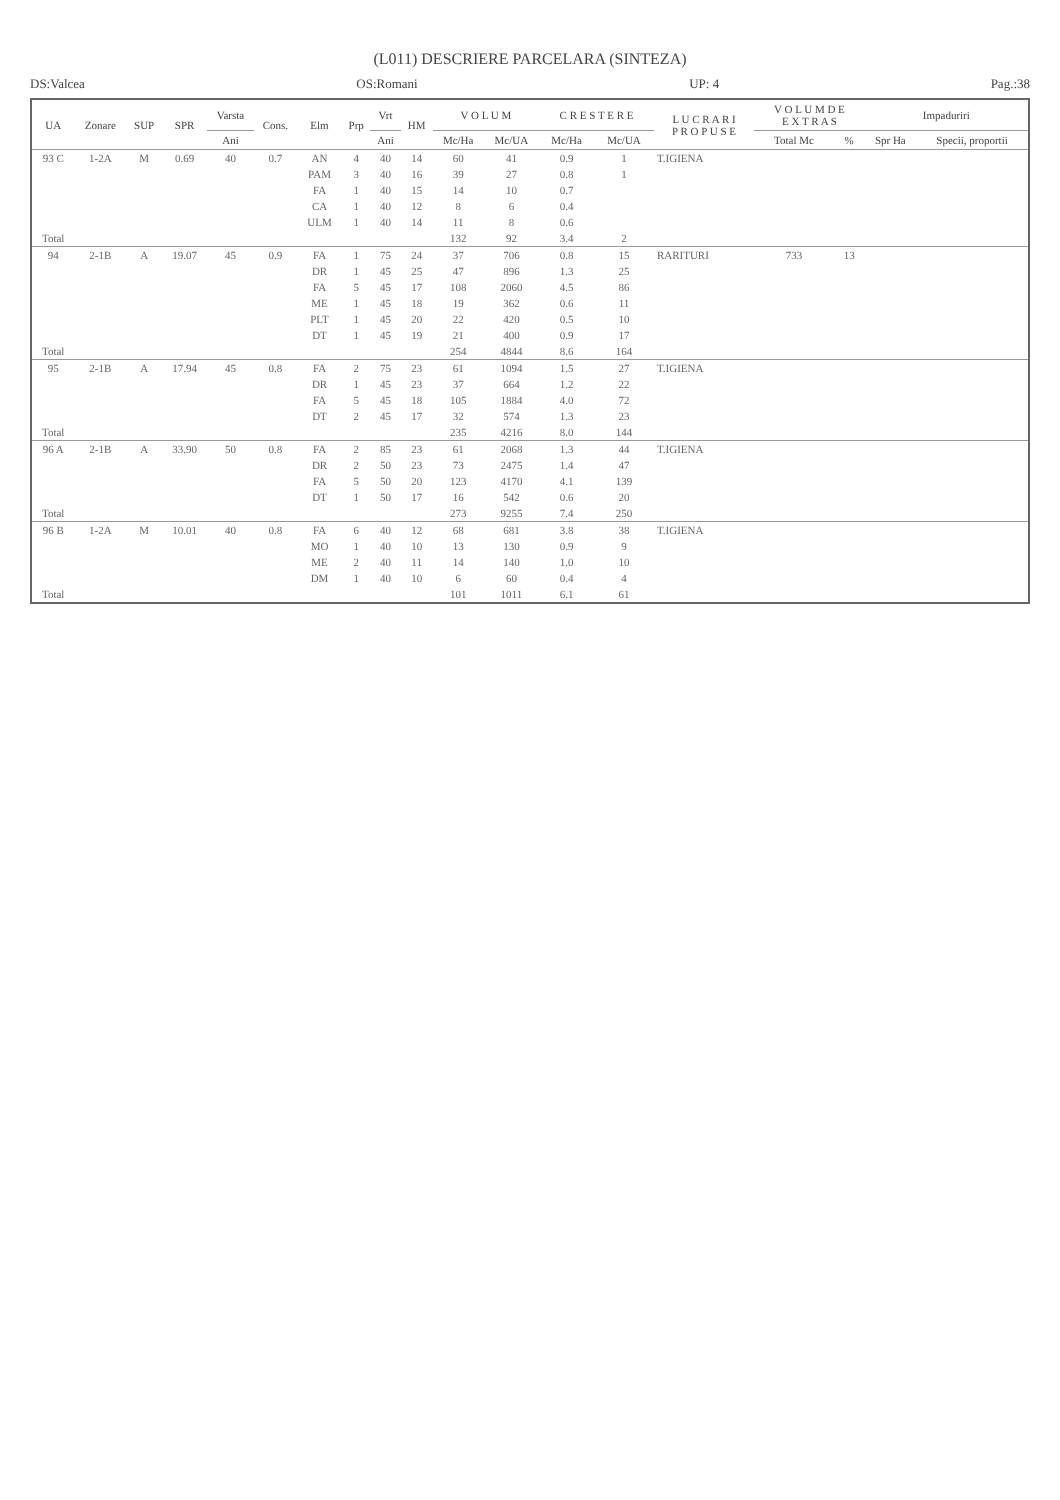(L011) DESCRIERE PARCELARA (SINTEZA)
DS:Valcea OS:Romani UP: 4 Pag.:38
| UA | Zonare | SUP | SPR | Varsta | Cons. | Elm | Prp | Vrt | HM | V O L U M | | C R E S T E R E | | L U C R A R I P R O P U S E | V O L U M D E E X T R A S | | Impaduriri | |
| --- | --- | --- | --- | --- | --- | --- | --- | --- | --- | --- | --- | --- | --- | --- | --- | --- | --- | --- |
| | | | | Ani | | | | Ani | | Mc/Ha | Mc/UA | Mc/Ha | Mc/UA | | Total Mc | % | Spr Ha | Specii, proportii |
| 93 C | 1-2A | M | 0.69 | 40 | 0.7 | AN | 4 | 40 | 14 | 60 | 41 | 0.9 | 1 | T.IGIENA | | | | |
| | | | | | | PAM | 3 | 40 | 16 | 39 | 27 | 0.8 | 1 | | | | | |
| | | | | | | FA | 1 | 40 | 15 | 14 | 10 | 0.7 | | | | | | |
| | | | | | | CA | 1 | 40 | 12 | 8 | 6 | 0.4 | | | | | | |
| | | | | | | ULM | 1 | 40 | 14 | 11 | 8 | 0.6 | | | | | | |
| Total | | | | | | | | | | 132 | 92 | 3.4 | 2 | | | | | |
| 94 | 2-1B | A | 19.07 | 45 | 0.9 | FA | 1 | 75 | 24 | 37 | 706 | 0.8 | 15 | RARITURI | 733 | 13 | | |
| | | | | | | DR | 1 | 45 | 25 | 47 | 896 | 1.3 | 25 | | | | | |
| | | | | | | FA | 5 | 45 | 17 | 108 | 2060 | 4.5 | 86 | | | | | |
| | | | | | | ME | 1 | 45 | 18 | 19 | 362 | 0.6 | 11 | | | | | |
| | | | | | | PLT | 1 | 45 | 20 | 22 | 420 | 0.5 | 10 | | | | | |
| | | | | | | DT | 1 | 45 | 19 | 21 | 400 | 0.9 | 17 | | | | | |
| Total | | | | | | | | | | 254 | 4844 | 8.6 | 164 | | | | | |
| 95 | 2-1B | A | 17.94 | 45 | 0.8 | FA | 2 | 75 | 23 | 61 | 1094 | 1.5 | 27 | T.IGIENA | | | | |
| | | | | | | DR | 1 | 45 | 23 | 37 | 664 | 1.2 | 22 | | | | | |
| | | | | | | FA | 5 | 45 | 18 | 105 | 1884 | 4.0 | 72 | | | | | |
| | | | | | | DT | 2 | 45 | 17 | 32 | 574 | 1.3 | 23 | | | | | |
| Total | | | | | | | | | | 235 | 4216 | 8.0 | 144 | | | | | |
| 96 A | 2-1B | A | 33.90 | 50 | 0.8 | FA | 2 | 85 | 23 | 61 | 2068 | 1.3 | 44 | T.IGIENA | | | | |
| | | | | | | DR | 2 | 50 | 23 | 73 | 2475 | 1.4 | 47 | | | | | |
| | | | | | | FA | 5 | 50 | 20 | 123 | 4170 | 4.1 | 139 | | | | | |
| | | | | | | DT | 1 | 50 | 17 | 16 | 542 | 0.6 | 20 | | | | | |
| Total | | | | | | | | | | 273 | 9255 | 7.4 | 250 | | | | | |
| 96 B | 1-2A | M | 10.01 | 40 | 0.8 | FA | 6 | 40 | 12 | 68 | 681 | 3.8 | 38 | T.IGIENA | | | | |
| | | | | | | MO | 1 | 40 | 10 | 13 | 130 | 0.9 | 9 | | | | | |
| | | | | | | ME | 2 | 40 | 11 | 14 | 140 | 1.0 | 10 | | | | | |
| | | | | | | DM | 1 | 40 | 10 | 6 | 60 | 0.4 | 4 | | | | | |
| Total | | | | | | | | | | 101 | 1011 | 6.1 | 61 | | | | | |